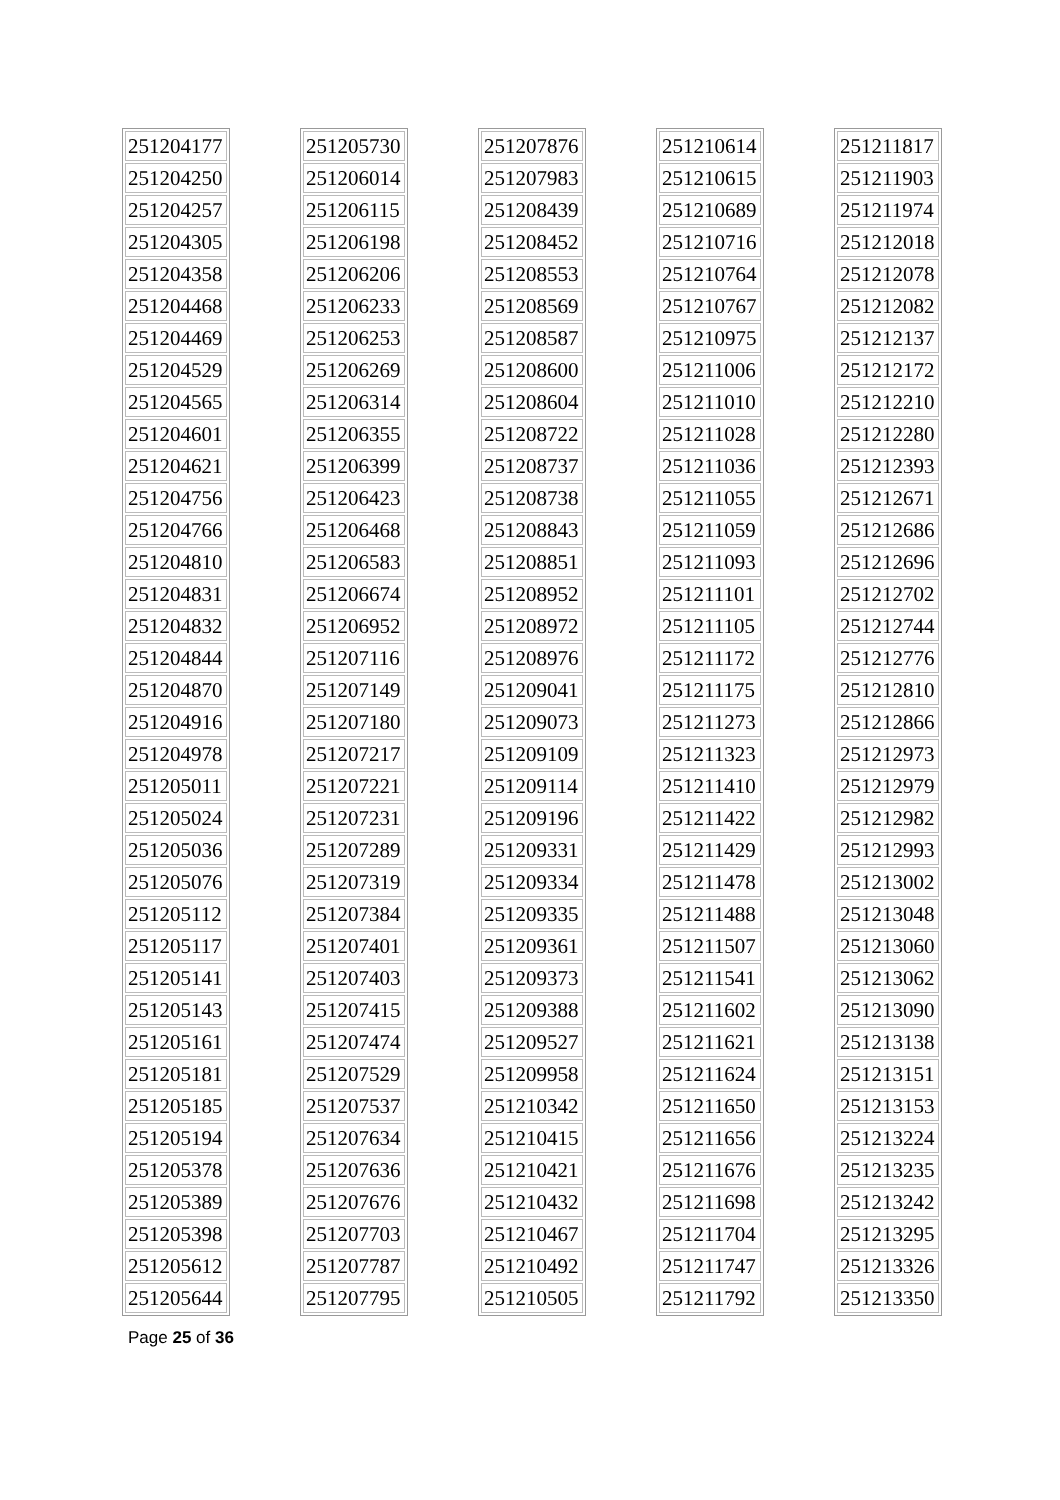| 251204177 |
| 251204250 |
| 251204257 |
| 251204305 |
| 251204358 |
| 251204468 |
| 251204469 |
| 251204529 |
| 251204565 |
| 251204601 |
| 251204621 |
| 251204756 |
| 251204766 |
| 251204810 |
| 251204831 |
| 251204832 |
| 251204844 |
| 251204870 |
| 251204916 |
| 251204978 |
| 251205011 |
| 251205024 |
| 251205036 |
| 251205076 |
| 251205112 |
| 251205117 |
| 251205141 |
| 251205143 |
| 251205161 |
| 251205181 |
| 251205185 |
| 251205194 |
| 251205378 |
| 251205389 |
| 251205398 |
| 251205612 |
| 251205644 |
| 251205730 |
| 251206014 |
| 251206115 |
| 251206198 |
| 251206206 |
| 251206233 |
| 251206253 |
| 251206269 |
| 251206314 |
| 251206355 |
| 251206399 |
| 251206423 |
| 251206468 |
| 251206583 |
| 251206674 |
| 251206952 |
| 251207116 |
| 251207149 |
| 251207180 |
| 251207217 |
| 251207221 |
| 251207231 |
| 251207289 |
| 251207319 |
| 251207384 |
| 251207401 |
| 251207403 |
| 251207415 |
| 251207474 |
| 251207529 |
| 251207537 |
| 251207634 |
| 251207636 |
| 251207676 |
| 251207703 |
| 251207787 |
| 251207795 |
| 251207876 |
| 251207983 |
| 251208439 |
| 251208452 |
| 251208553 |
| 251208569 |
| 251208587 |
| 251208600 |
| 251208604 |
| 251208722 |
| 251208737 |
| 251208738 |
| 251208843 |
| 251208851 |
| 251208952 |
| 251208972 |
| 251208976 |
| 251209041 |
| 251209073 |
| 251209109 |
| 251209114 |
| 251209196 |
| 251209331 |
| 251209334 |
| 251209335 |
| 251209361 |
| 251209373 |
| 251209388 |
| 251209527 |
| 251209958 |
| 251210342 |
| 251210415 |
| 251210421 |
| 251210432 |
| 251210467 |
| 251210492 |
| 251210505 |
| 251210614 |
| 251210615 |
| 251210689 |
| 251210716 |
| 251210764 |
| 251210767 |
| 251210975 |
| 251211006 |
| 251211010 |
| 251211028 |
| 251211036 |
| 251211055 |
| 251211059 |
| 251211093 |
| 251211101 |
| 251211105 |
| 251211172 |
| 251211175 |
| 251211273 |
| 251211323 |
| 251211410 |
| 251211422 |
| 251211429 |
| 251211478 |
| 251211488 |
| 251211507 |
| 251211541 |
| 251211602 |
| 251211621 |
| 251211624 |
| 251211650 |
| 251211656 |
| 251211676 |
| 251211698 |
| 251211704 |
| 251211747 |
| 251211792 |
| 251211817 |
| 251211903 |
| 251211974 |
| 251212018 |
| 251212078 |
| 251212082 |
| 251212137 |
| 251212172 |
| 251212210 |
| 251212280 |
| 251212393 |
| 251212671 |
| 251212686 |
| 251212696 |
| 251212702 |
| 251212744 |
| 251212776 |
| 251212810 |
| 251212866 |
| 251212973 |
| 251212979 |
| 251212982 |
| 251212993 |
| 251213002 |
| 251213048 |
| 251213060 |
| 251213062 |
| 251213090 |
| 251213138 |
| 251213151 |
| 251213153 |
| 251213224 |
| 251213235 |
| 251213242 |
| 251213295 |
| 251213326 |
| 251213350 |
Page 25 of 36